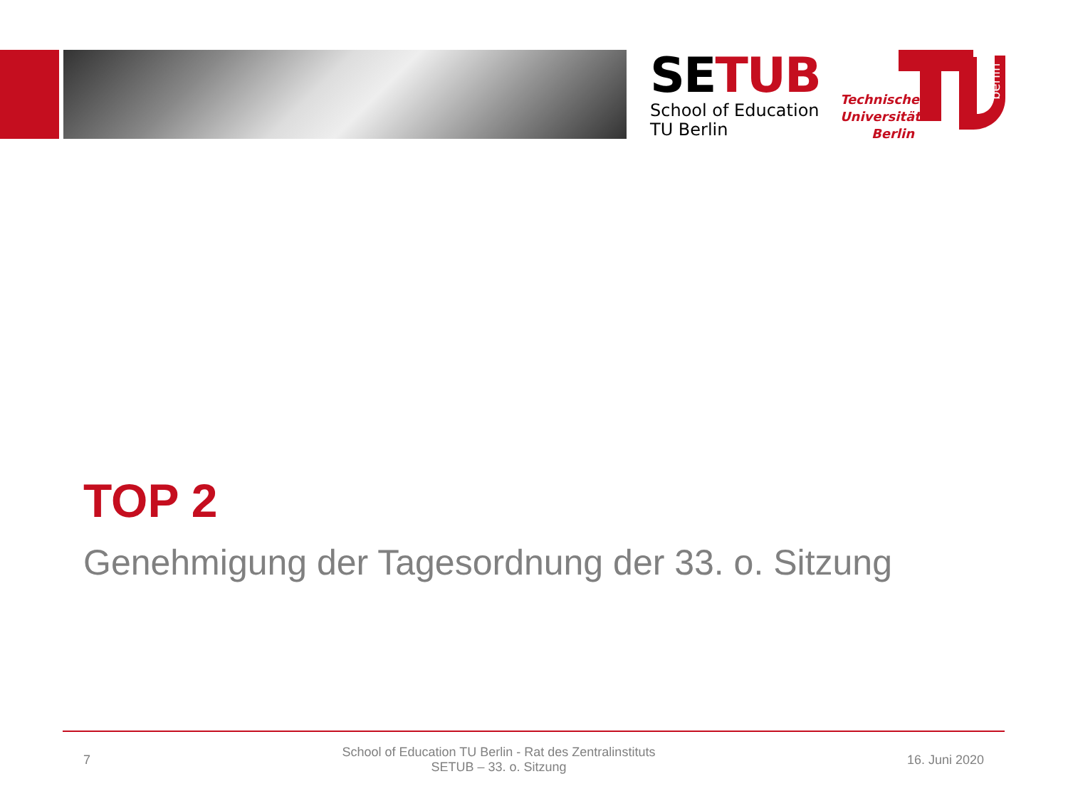SETUB
School of Education
TU Berlin
Technische Universität Berlin
berlin
TOP 2
Genehmigung der Tagesordnung der 33. o. Sitzung
7
School of Education TU Berlin - Rat des Zentralinstituts
SETUB – 33. o. Sitzung
16. Juni 2020